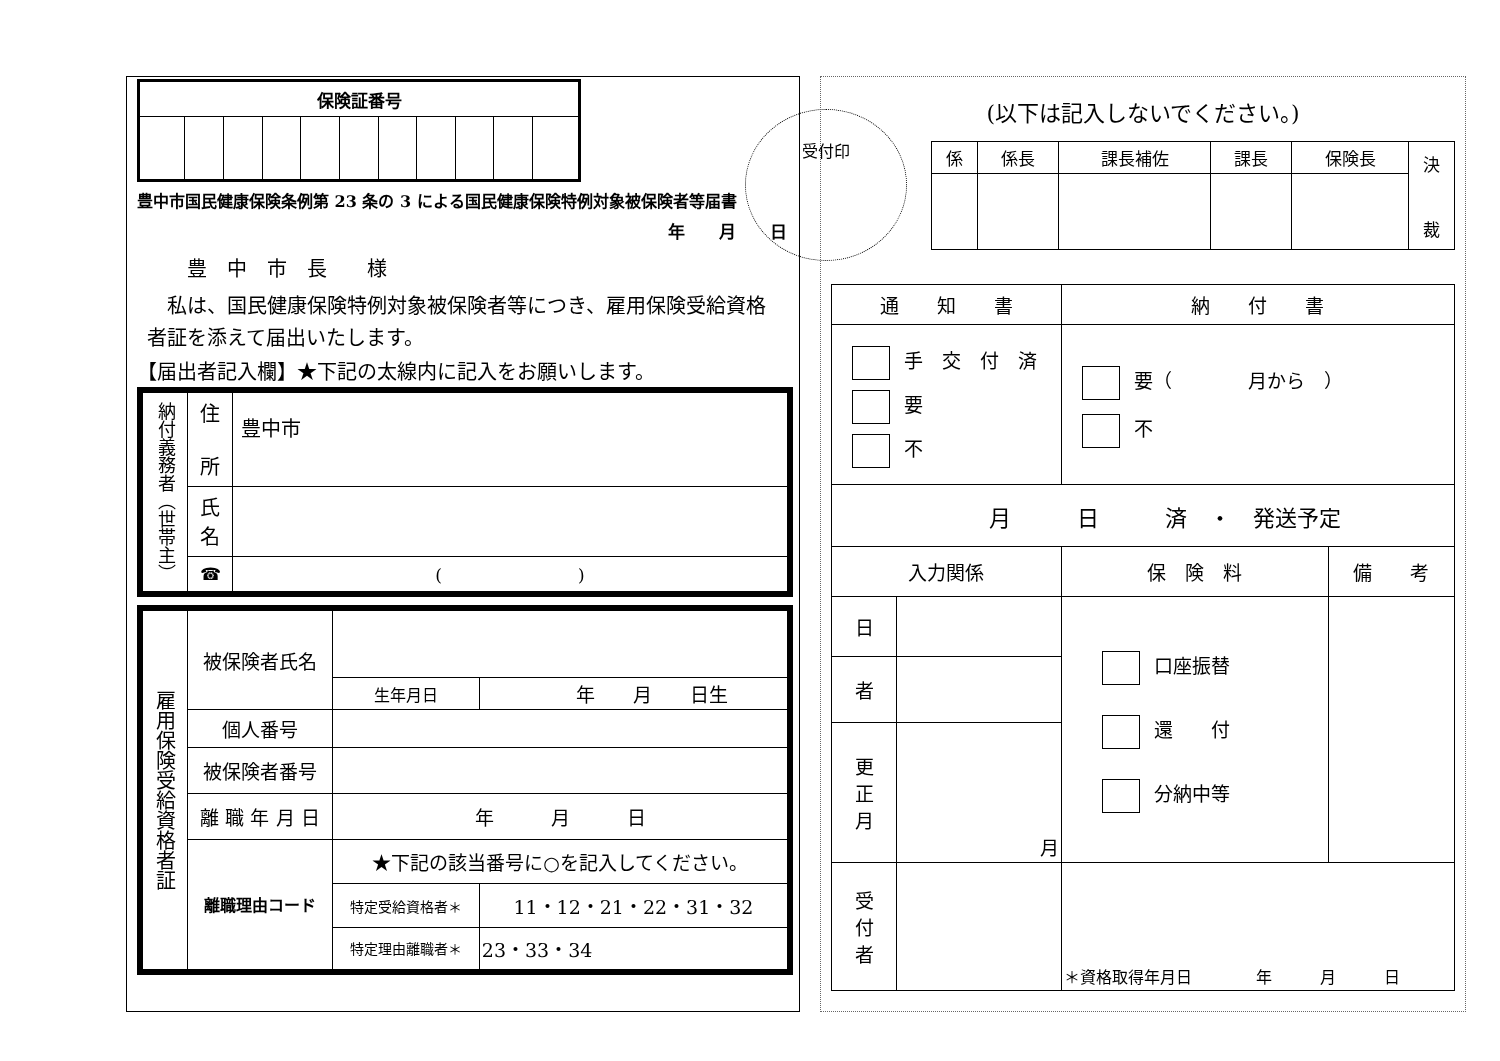| 保険証番号 | | | | | | | | | | |
| --- | --- | --- | --- | --- | --- | --- | --- | --- | --- | --- |
受付印
豊中市国民健康保険条例第 23 条の 3 による国民健康保険特例対象被保険者等届書
年　　月　　日
豊　中　市　長　　様
　私は、国民健康保険特例対象被保険者等につき、雇用保険受給資格者証を添えて届出いたします。
【届出者記入欄】★下記の太線内に記入をお願いします。
| 納付義務者（世帯主） | 住 所 | 豊中市 |
| | 氏 名 | |
| | ☎ | ( ) |
| 雇用保険受給資格者証 | 被保険者氏名 | | |
| | | 生年月日 | 年 月 日生 |
| | 個人番号 | | |
| | 被保険者番号 | | |
| | 離 職 年 月 日 | 年 月 日 | |
| | 離職理由コード | ★下記の該当番号に○を記入してください。 | |
| | | 特定受給資格者＊ | 11・12・21・22・31・32 |
| | | 特定理由離職者＊ | 23・33・34 |
(以下は記入しないでください。)
| 係 | 係長 | 課長補佐 | 課長 | 保険長 | 決 裁 |
| 通 知 書 | | 納 付 書 | |
| 手 交 付 済 要 不 | | 要（ 月から ） 不 | |
| 月 日 済 ・ 発送予定 | | | |
| 入力関係 | | 保 険 料 | 備 考 |
| 日 | | 口座振替 還 付 分納中等 | |
| 者 | | | |
| 更 正 月 | 月 | | |
| 受 付 者 | | ＊資格取得年月日 年 月 日 | |